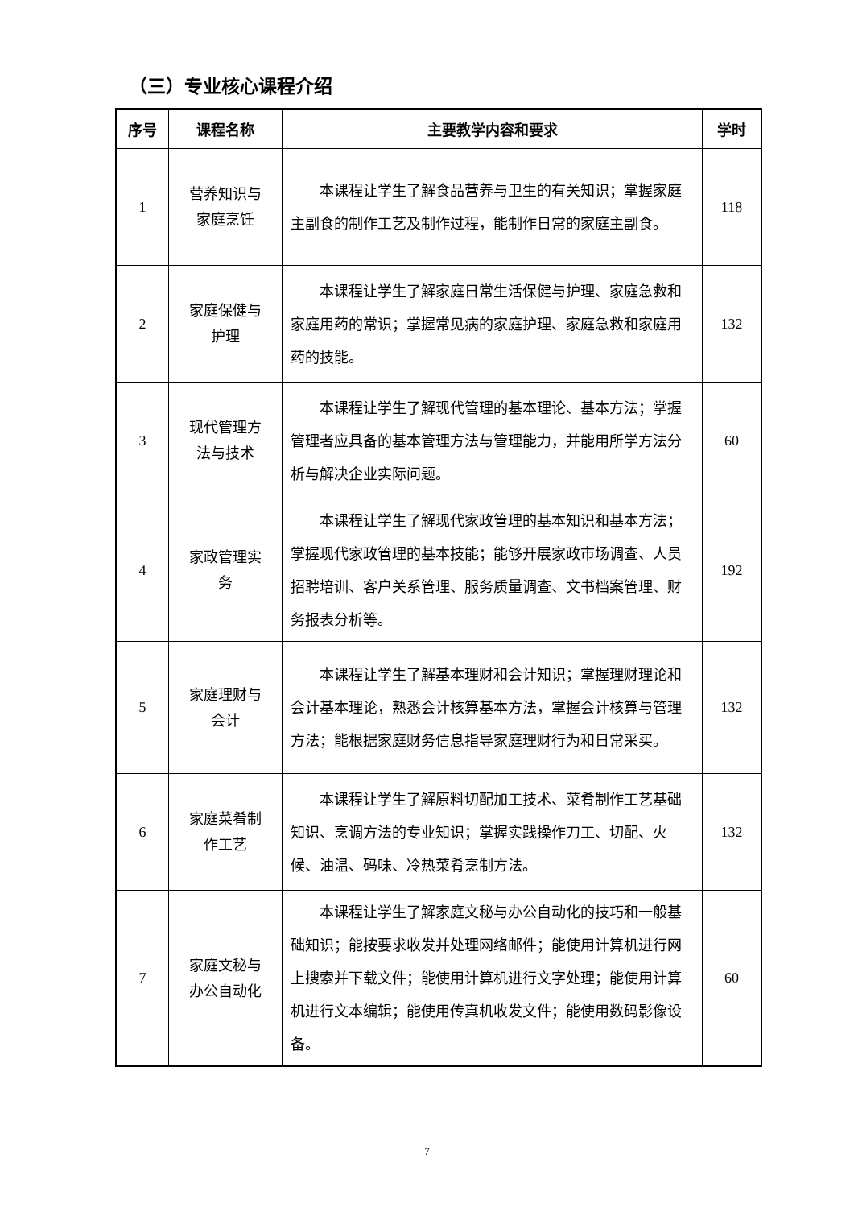（三）专业核心课程介绍
| 序号 | 课程名称 | 主要教学内容和要求 | 学时 |
| --- | --- | --- | --- |
| 1 | 营养知识与 家庭烹饪 | 本课程让学生了解食品营养与卫生的有关知识；掌握家庭主副食的制作工艺及制作过程，能制作日常的家庭主副食。 | 118 |
| 2 | 家庭保健与 护理 | 本课程让学生了解家庭日常生活保健与护理、家庭急救和家庭用药的常识；掌握常见病的家庭护理、家庭急救和家庭用药的技能。 | 132 |
| 3 | 现代管理方 法与技术 | 本课程让学生了解现代管理的基本理论、基本方法；掌握管理者应具备的基本管理方法与管理能力，并能用所学方法分析与解决企业实际问题。 | 60 |
| 4 | 家政管理实 务 | 本课程让学生了解现代家政管理的基本知识和基本方法；掌握现代家政管理的基本技能；能够开展家政市场调查、人员招聘培训、客户关系管理、服务质量调查、文书档案管理、财务报表分析等。 | 192 |
| 5 | 家庭理财与 会计 | 本课程让学生了解基本理财和会计知识；掌握理财理论和会计基本理论，熟悉会计核算基本方法，掌握会计核算与管理方法；能根据家庭财务信息指导家庭理财行为和日常采买。 | 132 |
| 6 | 家庭菜肴制 作工艺 | 本课程让学生了解原料切配加工技术、菜肴制作工艺基础知识、烹调方法的专业知识；掌握实践操作刀工、切配、火候、油温、码味、冷热菜肴烹制方法。 | 132 |
| 7 | 家庭文秘与 办公自动化 | 本课程让学生了解家庭文秘与办公自动化的技巧和一般基础知识；能按要求收发并处理网络邮件；能使用计算机进行网上搜索并下载文件；能使用计算机进行文字处理；能使用计算机进行文本编辑；能使用传真机收发文件；能使用数码影像设备。 | 60 |
7